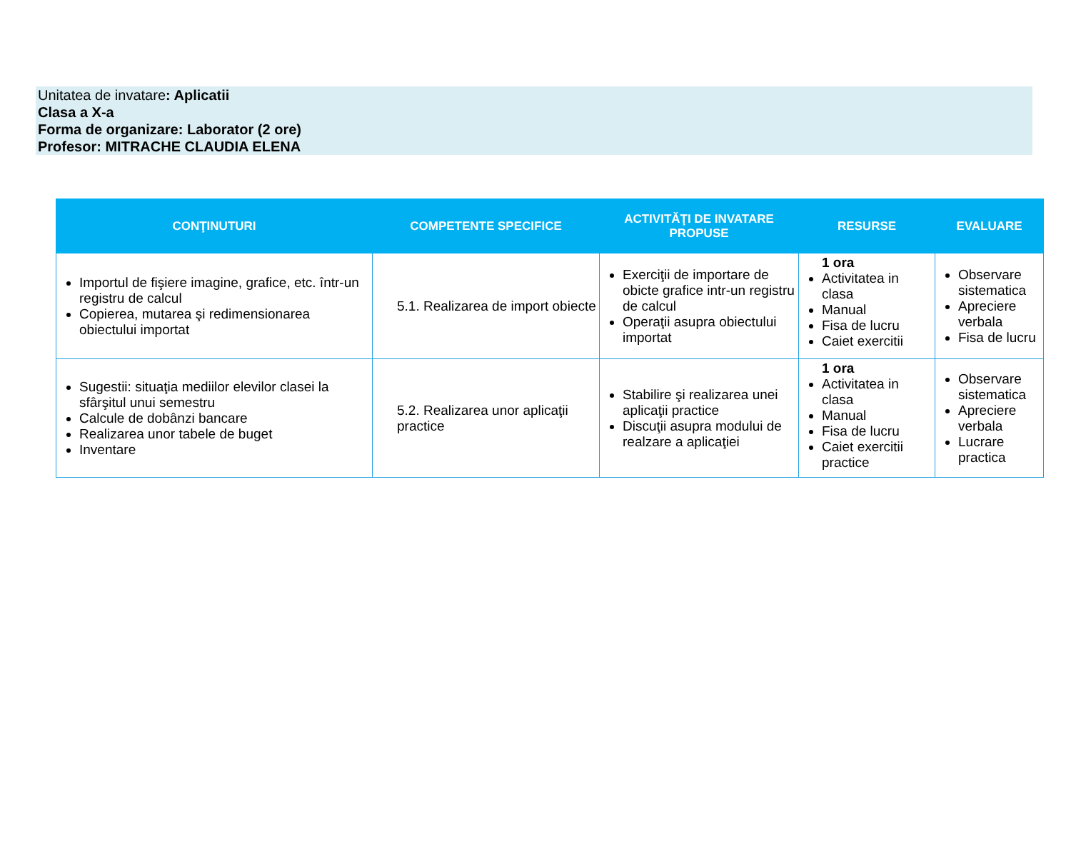Unitatea de invatare: Aplicatii
Clasa a X-a
Forma de organizare: Laborator (2 ore)
Profesor: MITRACHE CLAUDIA ELENA
| CONŢINUTURI | COMPETENTE SPECIFICE | ACTIVITĂŢI DE INVATARE PROPUSE | RESURSE | EVALUARE |
| --- | --- | --- | --- | --- |
| Importul de fişiere imagine, grafice, etc. într-un registru de calcul Copierea, mutarea şi redimensionarea obiectului importat | 5.1. Realizarea de import obiecte | Exerciţii de importare de obicte grafice intr-un registru de calcul Operaţii asupra obiectului importat | 1 ora Activitatea in clasa Manual Fisa de lucru Caiet exercitii | Observare sistematica Apreciere verbala Fisa de lucru |
| Sugestii: situaţia mediilor elevilor clasei la sfârşitul unui semestru Calcule de dobânzi bancare Realizarea unor tabele de buget Inventare | 5.2. Realizarea unor aplicaţii practice | Stabilire şi realizarea unei aplicaţii practice Discuţii asupra modului de realzare a aplicaţiei | 1 ora Activitatea in clasa Manual Fisa de lucru Caiet exercitii practice | Observare sistematica Apreciere verbala Lucrare practica |